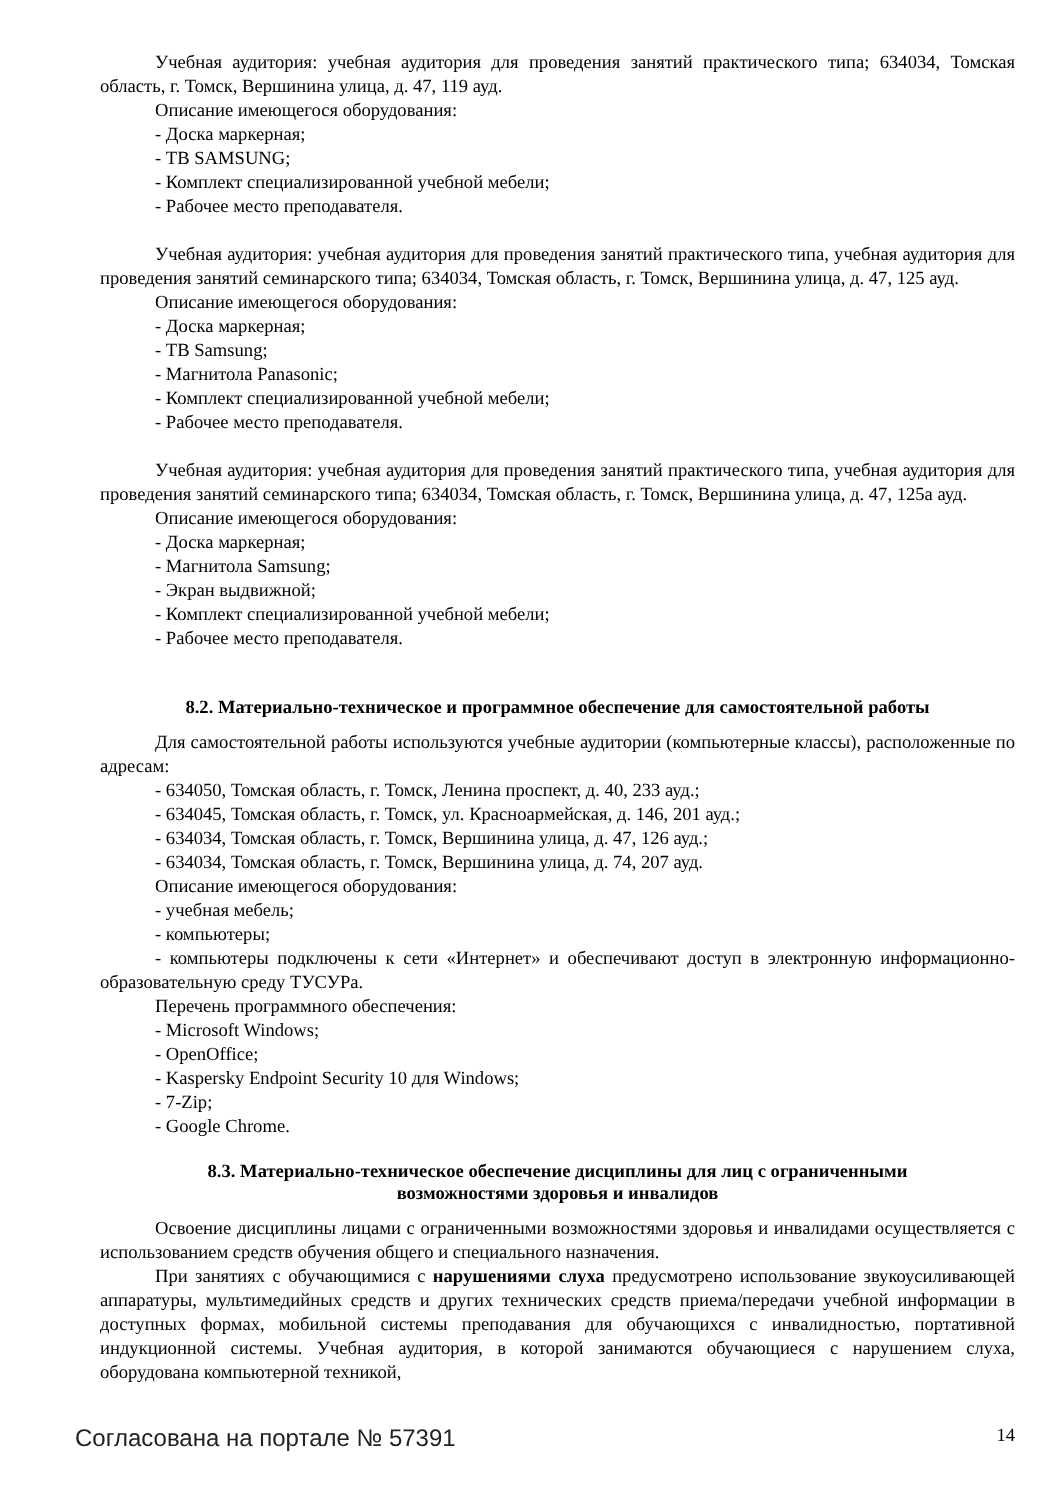Учебная аудитория: учебная аудитория для проведения занятий практического типа; 634034, Томская область, г. Томск, Вершинина улица, д. 47, 119 ауд.
Описание имеющегося оборудования:
- Доска маркерная;
- ТВ SAMSUNG;
- Комплект специализированной учебной мебели;
- Рабочее место преподавателя.
Учебная аудитория: учебная аудитория для проведения занятий практического типа, учебная аудитория для проведения занятий семинарского типа; 634034, Томская область, г. Томск, Вершинина улица, д. 47, 125 ауд.
Описание имеющегося оборудования:
- Доска маркерная;
- ТВ Samsung;
- Магнитола Panasonic;
- Комплект специализированной учебной мебели;
- Рабочее место преподавателя.
Учебная аудитория: учебная аудитория для проведения занятий практического типа, учебная аудитория для проведения занятий семинарского типа; 634034, Томская область, г. Томск, Вершинина улица, д. 47, 125а ауд.
Описание имеющегося оборудования:
- Доска маркерная;
- Магнитола Samsung;
- Экран выдвижной;
- Комплект специализированной учебной мебели;
- Рабочее место преподавателя.
8.2. Материально-техническое и программное обеспечение для самостоятельной работы
Для самостоятельной работы используются учебные аудитории (компьютерные классы), расположенные по адресам:
- 634050, Томская область, г. Томск, Ленина проспект, д. 40, 233 ауд.;
- 634045, Томская область, г. Томск, ул. Красноармейская, д. 146, 201 ауд.;
- 634034, Томская область, г. Томск, Вершинина улица, д. 47, 126 ауд.;
- 634034, Томская область, г. Томск, Вершинина улица, д. 74, 207 ауд.
Описание имеющегося оборудования:
- учебная мебель;
- компьютеры;
- компьютеры подключены к сети «Интернет» и обеспечивают доступ в электронную информационно-образовательную среду ТУСУРа.
Перечень программного обеспечения:
- Microsoft Windows;
- OpenOffice;
- Kaspersky Endpoint Security 10 для Windows;
- 7-Zip;
- Google Chrome.
8.3. Материально-техническое обеспечение дисциплины для лиц с ограниченными
возможностями здоровья и инвалидов
Освоение дисциплины лицами с ограниченными возможностями здоровья и инвалидами осуществляется с использованием средств обучения общего и специального назначения.
При занятиях с обучающимися с нарушениями слуха предусмотрено использование звукоусиливающей аппаратуры, мультимедийных средств и других технических средств приема/передачи учебной информации в доступных формах, мобильной системы преподавания для обучающихся с инвалидностью, портативной индукционной системы. Учебная аудитория, в которой занимаются обучающиеся с нарушением слуха, оборудована компьютерной техникой,
Согласована на портале № 57391 14